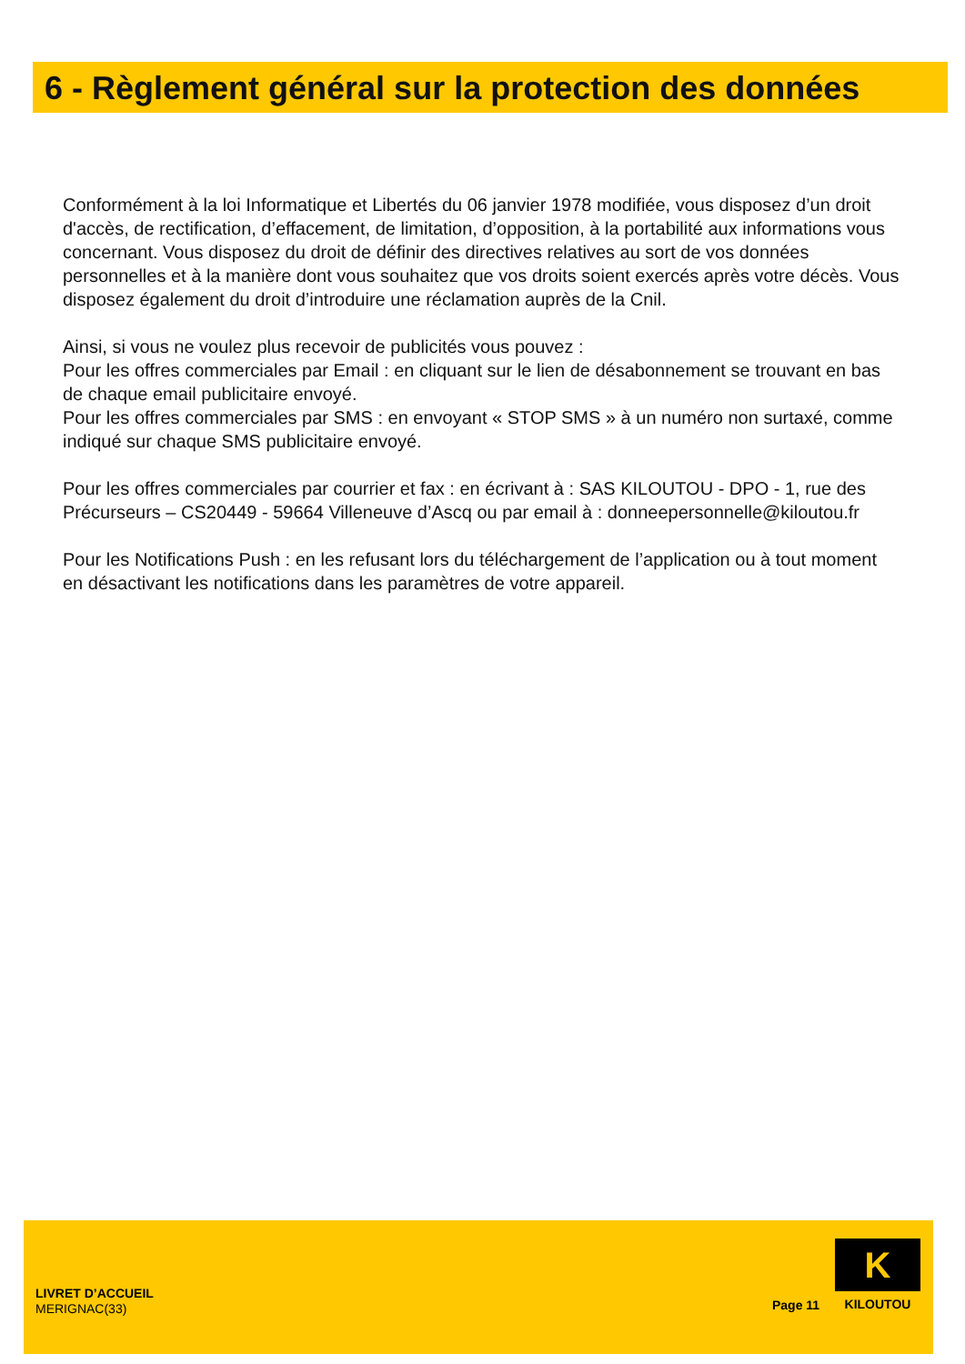6 - Règlement général sur la protection des données
Conformément à la loi Informatique et Libertés du 06 janvier 1978 modifiée, vous disposez d’un droit d'accès, de rectification, d’effacement, de limitation, d’opposition, à la portabilité aux informations vous concernant. Vous disposez du droit de définir des directives relatives au sort de vos données personnelles et à la manière dont vous souhaitez que vos droits soient exercés après votre décès. Vous disposez également du droit d’introduire une réclamation auprès de la Cnil.
Ainsi, si vous ne voulez plus recevoir de publicités vous pouvez :
Pour les offres commerciales par Email : en cliquant sur le lien de désabonnement se trouvant en bas de chaque email publicitaire envoyé.
Pour les offres commerciales par SMS : en envoyant « STOP SMS » à un numéro non surtaxé, comme indiqué sur chaque SMS publicitaire envoyé.
Pour les offres commerciales par courrier et fax : en écrivant à : SAS KILOUTOU - DPO - 1, rue des Précurseurs – CS20449 - 59664 Villeneuve d’Ascq ou par email à : donneepersonnelle@kiloutou.fr
Pour les Notifications Push : en les refusant lors du téléchargement de l’application ou à tout moment en désactivant les notifications dans les paramètres de votre appareil.
LIVRET D’ACCUEIL
MERIGNAC(33)
Page 11
K
KILOUTOU